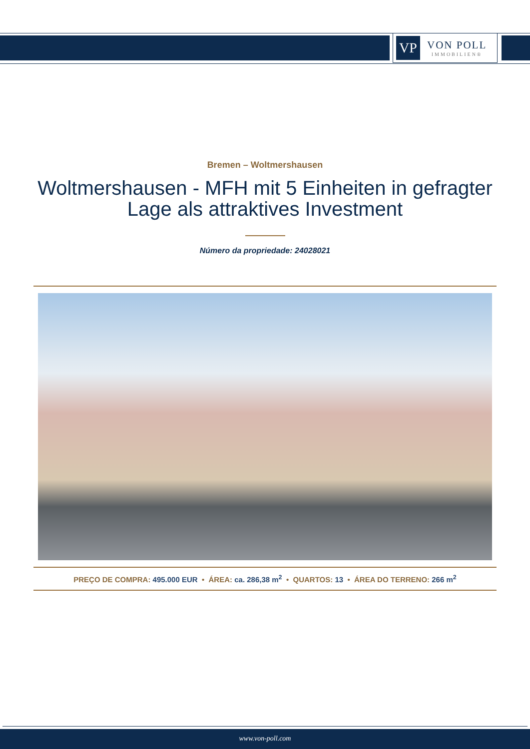VP
VON POLL
IMMOBILIEN®
Bremen – Woltmershausen
Woltmershausen - MFH mit 5 Einheiten in gefragter Lage als attraktives Investment
Número da propriedade: 24028021
PREÇO DE COMPRA: 495.000 EUR • ÁREA: ca. 286,38 m<sup>2</sup> • QUARTOS: 13 • ÁREA DO TERRENO: 266 m<sup>2</sup>
www.von-poll.com